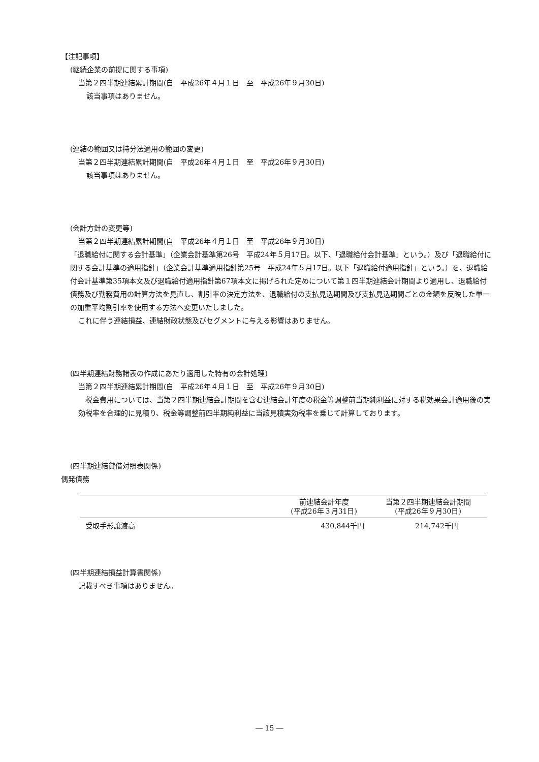【注記事項】
(継続企業の前提に関する事項)
当第２四半期連結累計期間(自　平成26年４月１日　至　平成26年９月30日)
該当事項はありません。
(連結の範囲又は持分法適用の範囲の変更)
当第２四半期連結累計期間(自　平成26年４月１日　至　平成26年９月30日)
該当事項はありません。
(会計方針の変更等)
当第２四半期連結累計期間(自　平成26年４月１日　至　平成26年９月30日)
「退職給付に関する会計基準」（企業会計基準第26号　平成24年５月17日。以下、「退職給付会計基準」という。）及び「退職給付に関する会計基準の適用指針」（企業会計基準適用指針第25号　平成24年５月17日。以下「退職給付適用指針」という。）を、退職給付会計基準第35項本文及び退職給付適用指針第67項本文に掲げられた定めについて第１四半期連結会計期間より適用し、退職給付債務及び勤務費用の計算方法を見直し、割引率の決定方法を、退職給付の支払見込期間及び支払見込期間ごとの金額を反映した単一の加重平均割引率を使用する方法へ変更いたしました。
これに伴う連結損益、連結財政状態及びセグメントに与える影響はありません。
(四半期連結財務諸表の作成にあたり適用した特有の会計処理)
当第２四半期連結累計期間(自　平成26年４月１日　至　平成26年９月30日)
　税金費用については、当第２四半期連結会計期間を含む連結会計年度の税金等調整前当期純利益に対する税効果会計適用後の実効税率を合理的に見積り、税金等調整前四半期純利益に当該見積実効税率を乗じて計算しております。
(四半期連結貸借対照表関係)
偶発債務
| | 前連結会計年度 (平成26年３月31日) | 当第２四半期連結会計期間 (平成26年９月30日) |
| --- | --- | --- |
| 受取手形譲渡高 | 430,844千円 | 214,742千円 |
(四半期連結損益計算書関係)
記載すべき事項はありません。
― 15 ―